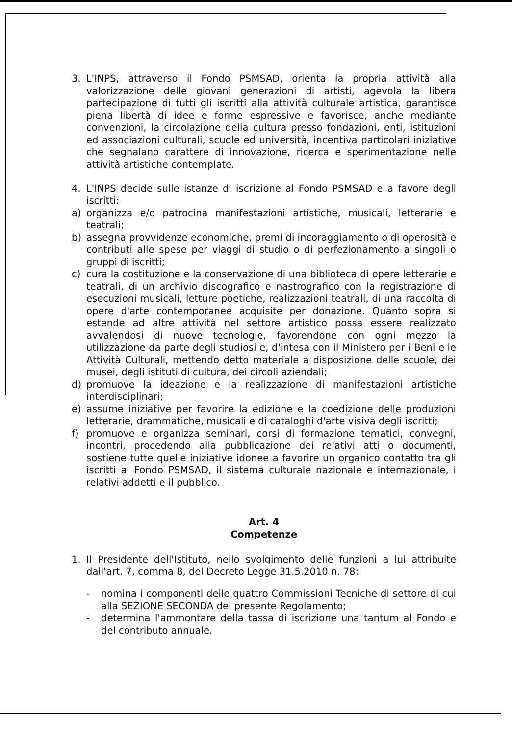3. L'INPS, attraverso il Fondo PSMSAD, orienta la propria attività alla valorizzazione delle giovani generazioni di artisti, agevola la libera partecipazione di tutti gli iscritti alla attività culturale artistica, garantisce piena libertà di idee e forme espressive e favorisce, anche mediante convenzioni, la circolazione della cultura presso fondazioni, enti, istituzioni ed associazioni culturali, scuole ed università, incentiva particolari iniziative che segnalano carattere di innovazione, ricerca e sperimentazione nelle attività artistiche contemplate.
4. L'INPS decide sulle istanze di iscrizione al Fondo PSMSAD e a favore degli iscritti:
a) organizza e/o patrocina manifestazioni artistiche, musicali, letterarie e teatrali;
b) assegna provvidenze economiche, premi di incoraggiamento o di operosità e contributi alle spese per viaggi di studio o di perfezionamento a singoli o gruppi di iscritti;
c) cura la costituzione e la conservazione di una biblioteca di opere letterarie e teatrali, di un archivio discografico e nastrografico con la registrazione di esecuzioni musicali, letture poetiche, realizzazioni teatrali, di una raccolta di opere d'arte contemporanee acquisite per donazione. Quanto sopra si estende ad altre attività nel settore artistico possa essere realizzato avvalendosi di nuove tecnologie, favorendone con ogni mezzo la utilizzazione da parte degli studiosi e, d'intesa con il Ministero per i Beni e le Attività Culturali, mettendo detto materiale a disposizione delle scuole, dei musei, degli istituti di cultura, dei circoli aziendali;
d) promuove la ideazione e la realizzazione di manifestazioni artistiche interdisciplinari;
e) assume iniziative per favorire la edizione e la coedizione delle produzioni letterarie, drammatiche, musicali e di cataloghi d'arte visiva degli iscritti;
f) promuove e organizza seminari, corsi di formazione tematici, convegni, incontri, procedendo alla pubblicazione dei relativi atti o documenti, sostiene tutte quelle iniziative idonee a favorire un organico contatto tra gli iscritti al Fondo PSMSAD, il sistema culturale nazionale e internazionale, i relativi addetti e il pubblico.
Art. 4
Competenze
1. Il Presidente dell'Istituto, nello svolgimento delle funzioni a lui attribuite dall'art. 7, comma 8, del Decreto Legge 31.5.2010 n. 78:
- nomina i componenti delle quattro Commissioni Tecniche di settore di cui alla SEZIONE SECONDA del presente Regolamento;
- determina l'ammontare della tassa di iscrizione una tantum al Fondo e del contributo annuale.